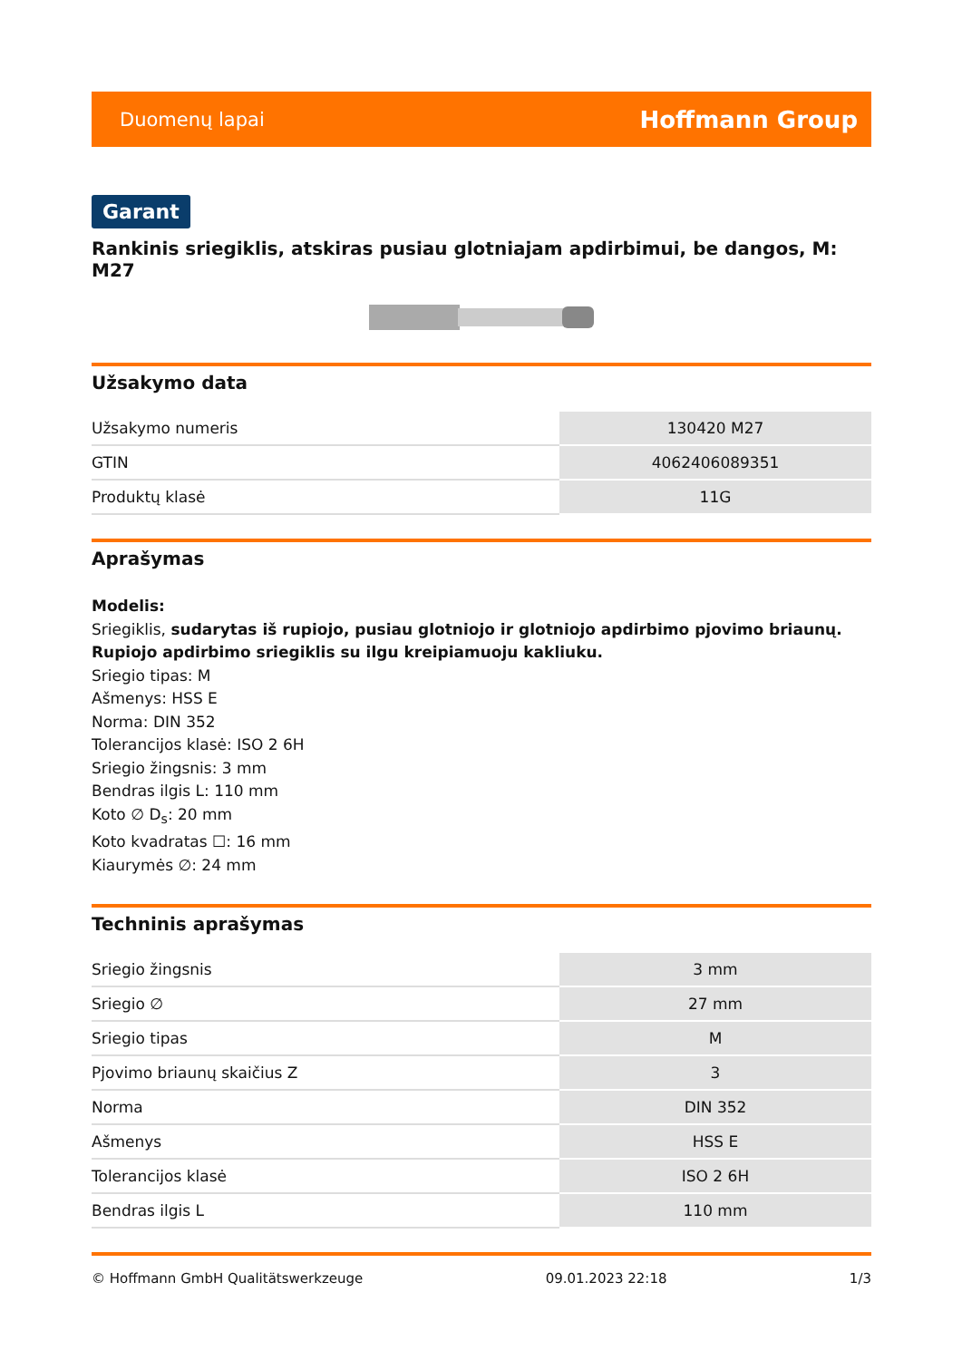Duomenų lapai Hoffmann Group
Garant
Rankinis sriegiklis, atskiras pusiau glotniajam apdirbimui, be dangos, M: M27
Užsakymo data
| Užsakymo numeris | 130420 M27 |
| GTIN | 4062406089351 |
| Produktų klasė | 11G |
Aprašymas
Modelis:
Sriegiklis, sudarytas iš rupiojo, pusiau glotniojo ir glotniojo apdirbimo pjovimo briaunų. Rupiojo apdirbimo sriegiklis su ilgu kreipiamuoju kakliuku.
Sriegio tipas: M
Ašmenys: HSS E
Norma: DIN 352
Tolerancijos klasė: ISO 2 6H
Sriegio žingsnis: 3 mm
Bendras ilgis L: 110 mm
Koto ∅ D<sub>s</sub>: 20 mm
Koto kvadratas ☐: 16 mm
Kiaurymės ∅: 24 mm
Techninis aprašymas
| Sriegio žingsnis | 3 mm |
| Sriegio ∅ | 27 mm |
| Sriegio tipas | M |
| Pjovimo briaunų skaičius Z | 3 |
| Norma | DIN 352 |
| Ašmenys | HSS E |
| Tolerancijos klasė | ISO 2 6H |
| Bendras ilgis L | 110 mm |
© Hoffmann GmbH Qualitätswerkzeuge 09.01.2023 22:18 1/3